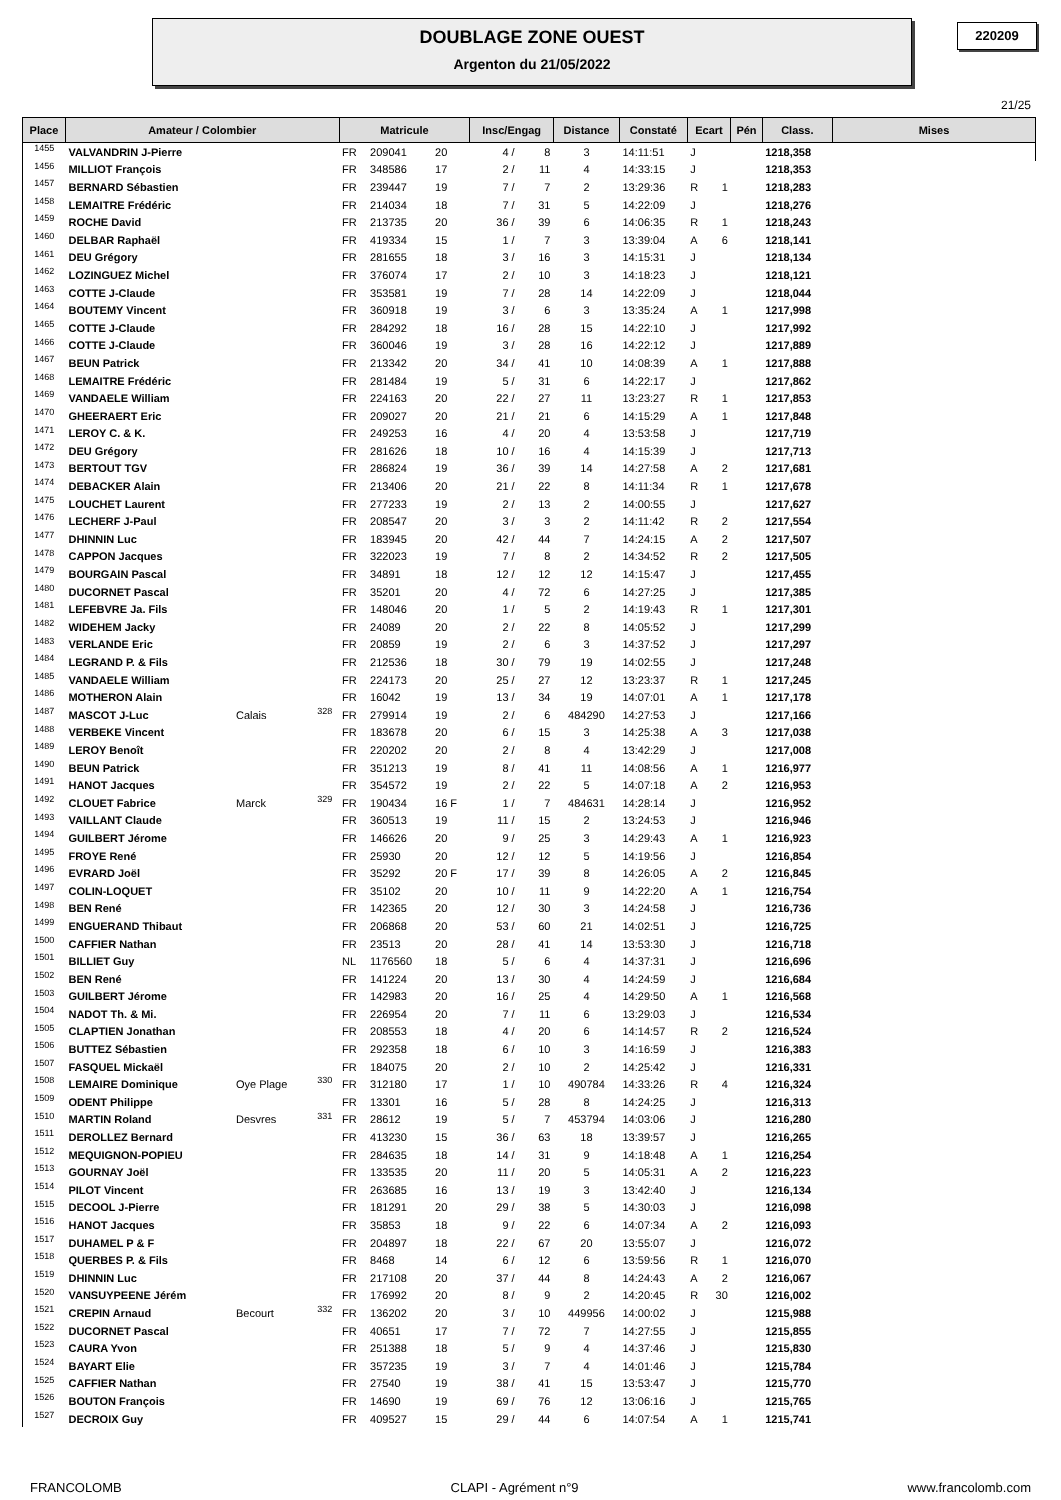DOUBLAGE ZONE OUEST
Argenton du 21/05/2022
220209
21/25
| Place | Amateur / Colombier | | | Matricule | | | Insc/Engag | | Distance | Constaté | Ecart | | Pén | Class. | Mises |
| --- | --- | --- | --- | --- | --- | --- | --- | --- | --- | --- | --- | --- | --- | --- | --- |
| 1455 | VALVANDRIN J-Pierre | | | FR | 209041 | 20 | 4 / | 8 | 3 | 14:11:51 | J | | | 1218,358 | |
| 1456 | MILLIOT François | | | FR | 348586 | 17 | 2 / | 11 | 4 | 14:33:15 | J | | | 1218,353 | |
| 1457 | BERNARD Sébastien | | | FR | 239447 | 19 | 7 / | 7 | 2 | 13:29:36 | R | 1 | | 1218,283 | |
| 1458 | LEMAITRE Frédéric | | | FR | 214034 | 18 | 7 / | 31 | 5 | 14:22:09 | J | | | 1218,276 | |
| 1459 | ROCHE David | | | FR | 213735 | 20 | 36 / | 39 | 6 | 14:06:35 | R | 1 | | 1218,243 | |
| 1460 | DELBAR Raphaël | | | FR | 419334 | 15 | 1 / | 7 | 3 | 13:39:04 | A | 6 | | 1218,141 | |
| 1461 | DEU Grégory | | | FR | 281655 | 18 | 3 / | 16 | 3 | 14:15:31 | J | | | 1218,134 | |
| 1462 | LOZINGUEZ Michel | | | FR | 376074 | 17 | 2 / | 10 | 3 | 14:18:23 | J | | | 1218,121 | |
| 1463 | COTTE J-Claude | | | FR | 353581 | 19 | 7 / | 28 | 14 | 14:22:09 | J | | | 1218,044 | |
| 1464 | BOUTEMY Vincent | | | FR | 360918 | 19 | 3 / | 6 | 3 | 13:35:24 | A | 1 | | 1217,998 | |
| 1465 | COTTE J-Claude | | | FR | 284292 | 18 | 16 / | 28 | 15 | 14:22:10 | J | | | 1217,992 | |
| 1466 | COTTE J-Claude | | | FR | 360046 | 19 | 3 / | 28 | 16 | 14:22:12 | J | | | 1217,889 | |
| 1467 | BEUN Patrick | | | FR | 213342 | 20 | 34 / | 41 | 10 | 14:08:39 | A | 1 | | 1217,888 | |
| 1468 | LEMAITRE Frédéric | | | FR | 281484 | 19 | 5 / | 31 | 6 | 14:22:17 | J | | | 1217,862 | |
| 1469 | VANDAELE William | | | FR | 224163 | 20 | 22 / | 27 | 11 | 13:23:27 | R | 1 | | 1217,853 | |
| 1470 | GHEERAERT Eric | | | FR | 209027 | 20 | 21 / | 21 | 6 | 14:15:29 | A | 1 | | 1217,848 | |
| 1471 | LEROY C. & K. | | | FR | 249253 | 16 | 4 / | 20 | 4 | 13:53:58 | J | | | 1217,719 | |
| 1472 | DEU Grégory | | | FR | 281626 | 18 | 10 / | 16 | 4 | 14:15:39 | J | | | 1217,713 | |
| 1473 | BERTOUT TGV | | | FR | 286824 | 19 | 36 / | 39 | 14 | 14:27:58 | A | 2 | | 1217,681 | |
| 1474 | DEBACKER Alain | | | FR | 213406 | 20 | 21 / | 22 | 8 | 14:11:34 | R | 1 | | 1217,678 | |
| 1475 | LOUCHET Laurent | | | FR | 277233 | 19 | 2 / | 13 | 2 | 14:00:55 | J | | | 1217,627 | |
| 1476 | LECHERF J-Paul | | | FR | 208547 | 20 | 3 / | 3 | 2 | 14:11:42 | R | 2 | | 1217,554 | |
| 1477 | DHINNIN Luc | | | FR | 183945 | 20 | 42 / | 44 | 7 | 14:24:15 | A | 2 | | 1217,507 | |
| 1478 | CAPPON Jacques | | | FR | 322023 | 19 | 7 / | 8 | 2 | 14:34:52 | R | 2 | | 1217,505 | |
| 1479 | BOURGAIN Pascal | | | FR | 34891 | 18 | 12 / | 12 | 12 | 14:15:47 | J | | | 1217,455 | |
| 1480 | DUCORNET Pascal | | | FR | 35201 | 20 | 4 / | 72 | 6 | 14:27:25 | J | | | 1217,385 | |
| 1481 | LEFEBVRE Ja. Fils | | | FR | 148046 | 20 | 1 / | 5 | 2 | 14:19:43 | R | 1 | | 1217,301 | |
| 1482 | WIDEHEM Jacky | | | FR | 24089 | 20 | 2 / | 22 | 8 | 14:05:52 | J | | | 1217,299 | |
| 1483 | VERLANDE Eric | | | FR | 20859 | 19 | 2 / | 6 | 3 | 14:37:52 | J | | | 1217,297 | |
| 1484 | LEGRAND P. & Fils | | | FR | 212536 | 18 | 30 / | 79 | 19 | 14:02:55 | J | | | 1217,248 | |
| 1485 | VANDAELE William | | | FR | 224173 | 20 | 25 / | 27 | 12 | 13:23:37 | R | 1 | | 1217,245 | |
| 1486 | MOTHERON Alain | | | FR | 16042 | 19 | 13 / | 34 | 19 | 14:07:01 | A | 1 | | 1217,178 | |
| 1487 | MASCOT J-Luc | Calais | 328 | FR | 279914 | 19 | 2 / | 6 | 484290 | 14:27:53 | J | | | 1217,166 | |
| 1488 | VERBEKE Vincent | | | FR | 183678 | 20 | 6 / | 15 | 3 | 14:25:38 | A | 3 | | 1217,038 | |
| 1489 | LEROY Benoît | | | FR | 220202 | 20 | 2 / | 8 | 4 | 13:42:29 | J | | | 1217,008 | |
| 1490 | BEUN Patrick | | | FR | 351213 | 19 | 8 / | 41 | 11 | 14:08:56 | A | 1 | | 1216,977 | |
| 1491 | HANOT Jacques | | | FR | 354572 | 19 | 2 / | 22 | 5 | 14:07:18 | A | 2 | | 1216,953 | |
| 1492 | CLOUET Fabrice | Marck | 329 | FR | 190434 | 16 F | 1 / | 7 | 484631 | 14:28:14 | J | | | 1216,952 | |
| 1493 | VAILLANT Claude | | | FR | 360513 | 19 | 11 / | 15 | 2 | 13:24:53 | J | | | 1216,946 | |
| 1494 | GUILBERT Jérome | | | FR | 146626 | 20 | 9 / | 25 | 3 | 14:29:43 | A | 1 | | 1216,923 | |
| 1495 | FROYE René | | | FR | 25930 | 20 | 12 / | 12 | 5 | 14:19:56 | J | | | 1216,854 | |
| 1496 | EVRARD Joël | | | FR | 35292 | 20 F | 17 / | 39 | 8 | 14:26:05 | A | 2 | | 1216,845 | |
| 1497 | COLIN-LOQUET | | | FR | 35102 | 20 | 10 / | 11 | 9 | 14:22:20 | A | 1 | | 1216,754 | |
| 1498 | BEN René | | | FR | 142365 | 20 | 12 / | 30 | 3 | 14:24:58 | J | | | 1216,736 | |
| 1499 | ENGUERAND Thibaut | | | FR | 206868 | 20 | 53 / | 60 | 21 | 14:02:51 | J | | | 1216,725 | |
| 1500 | CAFFIER Nathan | | | FR | 23513 | 20 | 28 / | 41 | 14 | 13:53:30 | J | | | 1216,718 | |
| 1501 | BILLIET Guy | | | NL | 1176560 | 18 | 5 / | 6 | 4 | 14:37:31 | J | | | 1216,696 | |
| 1502 | BEN René | | | FR | 141224 | 20 | 13 / | 30 | 4 | 14:24:59 | J | | | 1216,684 | |
| 1503 | GUILBERT Jérome | | | FR | 142983 | 20 | 16 / | 25 | 4 | 14:29:50 | A | 1 | | 1216,568 | |
| 1504 | NADOT Th. & Mi. | | | FR | 226954 | 20 | 7 / | 11 | 6 | 13:29:03 | J | | | 1216,534 | |
| 1505 | CLAPTIEN Jonathan | | | FR | 208553 | 18 | 4 / | 20 | 6 | 14:14:57 | R | 2 | | 1216,524 | |
| 1506 | BUTTEZ Sébastien | | | FR | 292358 | 18 | 6 / | 10 | 3 | 14:16:59 | J | | | 1216,383 | |
| 1507 | FASQUEL Mickaël | | | FR | 184075 | 20 | 2 / | 10 | 2 | 14:25:42 | J | | | 1216,331 | |
| 1508 | LEMAIRE Dominique | Oye Plage | 330 | FR | 312180 | 17 | 1 / | 10 | 490784 | 14:33:26 | R | 4 | | 1216,324 | |
| 1509 | ODENT Philippe | | | FR | 13301 | 16 | 5 / | 28 | 8 | 14:24:25 | J | | | 1216,313 | |
| 1510 | MARTIN Roland | Desvres | 331 | FR | 28612 | 19 | 5 / | 7 | 453794 | 14:03:06 | J | | | 1216,280 | |
| 1511 | DEROLLEZ Bernard | | | FR | 413230 | 15 | 36 / | 63 | 18 | 13:39:57 | J | | | 1216,265 | |
| 1512 | MEQUIGNON-POPIEU | | | FR | 284635 | 18 | 14 / | 31 | 9 | 14:18:48 | A | 1 | | 1216,254 | |
| 1513 | GOURNAY Joël | | | FR | 133535 | 20 | 11 / | 20 | 5 | 14:05:31 | A | 2 | | 1216,223 | |
| 1514 | PILOT Vincent | | | FR | 263685 | 16 | 13 / | 19 | 3 | 13:42:40 | J | | | 1216,134 | |
| 1515 | DECOOL J-Pierre | | | FR | 181291 | 20 | 29 / | 38 | 5 | 14:30:03 | J | | | 1216,098 | |
| 1516 | HANOT Jacques | | | FR | 35853 | 18 | 9 / | 22 | 6 | 14:07:34 | A | 2 | | 1216,093 | |
| 1517 | DUHAMEL P & F | | | FR | 204897 | 18 | 22 / | 67 | 20 | 13:55:07 | J | | | 1216,072 | |
| 1518 | QUERBES P. & Fils | | | FR | 8468 | 14 | 6 / | 12 | 6 | 13:59:56 | R | 1 | | 1216,070 | |
| 1519 | DHINNIN Luc | | | FR | 217108 | 20 | 37 / | 44 | 8 | 14:24:43 | A | 2 | | 1216,067 | |
| 1520 | VANSUYPEENE Jérém | | | FR | 176992 | 20 | 8 / | 9 | 2 | 14:20:45 | R | 30 | | 1216,002 | |
| 1521 | CREPIN Arnaud | Becourt | 332 | FR | 136202 | 20 | 3 / | 10 | 449956 | 14:00:02 | J | | | 1215,988 | |
| 1522 | DUCORNET Pascal | | | FR | 40651 | 17 | 7 / | 72 | 7 | 14:27:55 | J | | | 1215,855 | |
| 1523 | CAURA Yvon | | | FR | 251388 | 18 | 5 / | 9 | 4 | 14:37:46 | J | | | 1215,830 | |
| 1524 | BAYART Elie | | | FR | 357235 | 19 | 3 / | 7 | 4 | 14:01:46 | J | | | 1215,784 | |
| 1525 | CAFFIER Nathan | | | FR | 27540 | 19 | 38 / | 41 | 15 | 13:53:47 | J | | | 1215,770 | |
| 1526 | BOUTON François | | | FR | 14690 | 19 | 69 / | 76 | 12 | 13:06:16 | J | | | 1215,765 | |
| 1527 | DECROIX Guy | | | FR | 409527 | 15 | 29 / | 44 | 6 | 14:07:54 | A | 1 | | 1215,741 | |
FRANCOLOMB CLAPI - Agrément n°9 www.francolomb.com